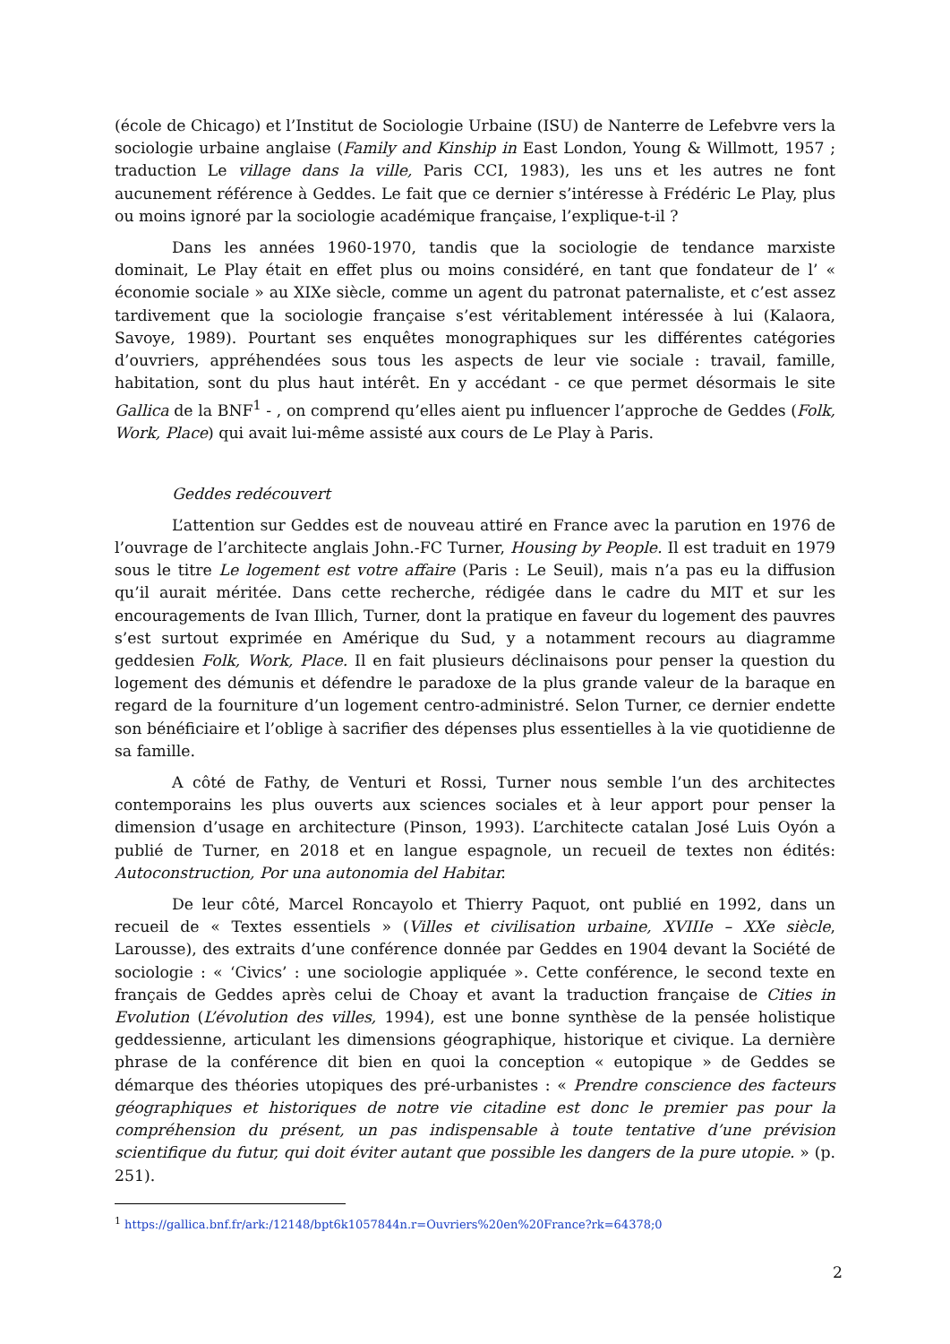(école de Chicago) et l’Institut de Sociologie Urbaine (ISU) de Nanterre de Lefebvre vers la sociologie urbaine anglaise (Family and Kinship in East London, Young & Willmott, 1957 ; traduction Le village dans la ville, Paris CCI, 1983), les uns et les autres ne font aucunement référence à Geddes. Le fait que ce dernier s’intéresse à Frédéric Le Play, plus ou moins ignoré par la sociologie académique française, l’explique-t-il ?
Dans les années 1960-1970, tandis que la sociologie de tendance marxiste dominait, Le Play était en effet plus ou moins considéré, en tant que fondateur de l’ « économie sociale » au XIXe siècle, comme un agent du patronat paternaliste, et c’est assez tardivement que la sociologie française s’est véritablement intéressée à lui (Kalaora, Savoye, 1989). Pourtant ses enquêtes monographiques sur les différentes catégories d’ouvriers, appréhendées sous tous les aspects de leur vie sociale : travail, famille, habitation, sont du plus haut intérêt. En y accédant - ce que permet désormais le site Gallica de la BNF<sup>1</sup> - , on comprend qu’elles aient pu influencer l’approche de Geddes (Folk, Work, Place) qui avait lui-même assisté aux cours de Le Play à Paris.
Geddes redécouvert
L’attention sur Geddes est de nouveau attiré en France avec la parution en 1976 de l’ouvrage de l’architecte anglais John.-FC Turner, Housing by People. Il est traduit en 1979 sous le titre Le logement est votre affaire (Paris : Le Seuil), mais n’a pas eu la diffusion qu’il aurait méritée. Dans cette recherche, rédigée dans le cadre du MIT et sur les encouragements de Ivan Illich, Turner, dont la pratique en faveur du logement des pauvres s’est surtout exprimée en Amérique du Sud, y a notamment recours au diagramme geddesien Folk, Work, Place. Il en fait plusieurs déclinaisons pour penser la question du logement des démunis et défendre le paradoxe de la plus grande valeur de la baraque en regard de la fourniture d’un logement centro-administré. Selon Turner, ce dernier endette son bénéficiaire et l’oblige à sacrifier des dépenses plus essentielles à la vie quotidienne de sa famille.
A côté de Fathy, de Venturi et Rossi, Turner nous semble l’un des architectes contemporains les plus ouverts aux sciences sociales et à leur apport pour penser la dimension d’usage en architecture (Pinson, 1993). L’architecte catalan José Luis Oyón a publié de Turner, en 2018 et en langue espagnole, un recueil de textes non édités: Autoconstruction, Por una autonomia del Habitar.
De leur côté, Marcel Roncayolo et Thierry Paquot, ont publié en 1992, dans un recueil de « Textes essentiels » (Villes et civilisation urbaine, XVIIIe – XXe siècle, Larousse), des extraits d’une conférence donnée par Geddes en 1904 devant la Société de sociologie : « ‘Civics’ : une sociologie appliquée ». Cette conférence, le second texte en français de Geddes après celui de Choay et avant la traduction française de Cities in Evolution (L’évolution des villes, 1994), est une bonne synthèse de la pensée holistique geddessienne, articulant les dimensions géographique, historique et civique. La dernière phrase de la conférence dit bien en quoi la conception « eutopique » de Geddes se démarque des théories utopiques des pré-urbanistes : « Prendre conscience des facteurs géographiques et historiques de notre vie citadine est donc le premier pas pour la compréhension du présent, un pas indispensable à toute tentative d’une prévision scientifique du futur, qui doit éviter autant que possible les dangers de la pure utopie. » (p. 251).
<sup>1</sup> https://gallica.bnf.fr/ark:/12148/bpt6k1057844n.r=Ouvriers%20en%20France?rk=64378;0
2